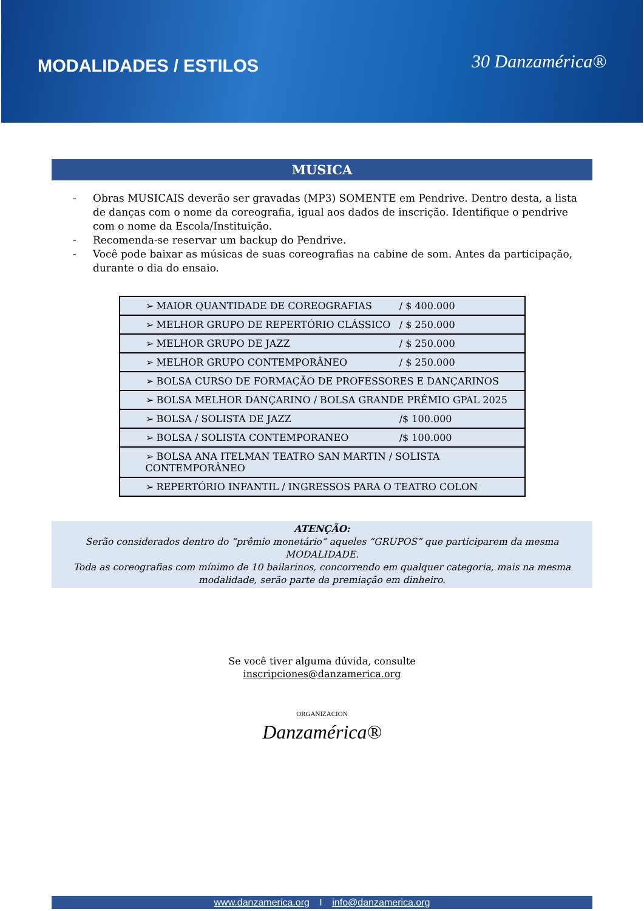MODALIDADES / ESTILOS
30 Danzamérica®
MUSICA
- Obras MUSICAIS deverão ser gravadas (MP3) SOMENTE em Pendrive. Dentro desta, a lista de danças com o nome da coreografia, igual aos dados de inscrição. Identifique o pendrive com o nome da Escola/Instituição.
- Recomenda-se reservar um backup do Pendrive.
- Você pode baixar as músicas de suas coreografias na cabine de som. Antes da participação, durante o dia do ensaio.
| ➢ MAIOR QUANTIDADE DE COREOGRAFIAS / $ 400.000 |
| ➢ MELHOR GRUPO DE REPERTÓRIO CLÁSSICO / $ 250.000 |
| ➢ MELHOR GRUPO DE JAZZ / $ 250.000 |
| ➢ MELHOR GRUPO CONTEMPORÂNEO / $ 250.000 |
| ➢ BOLSA CURSO DE FORMAÇÃO DE PROFESSORES E DANÇARINOS |
| ➢ BOLSA MELHOR DANÇARINO / BOLSA GRANDE PRÊMIO GPAL 2025 |
| ➢ BOLSA / SOLISTA DE JAZZ /$ 100.000 |
| ➢ BOLSA / SOLISTA CONTEMPORANEO /$ 100.000 |
| ➢ BOLSA ANA ITELMAN TEATRO SAN MARTIN / SOLISTA CONTEMPORÂNEO |
| ➢ REPERTÓRIO INFANTIL / INGRESSOS PARA O TEATRO COLON |
ATENÇÃO:
Serão considerados dentro do “prêmio monetário” aqueles “GRUPOS” que participarem da mesma MODALIDADE.
Toda as coreografias com mínimo de 10 bailarinos, concorrendo em qualquer categoria, mais na mesma modalidade, serão parte da premiação em dinheiro.
Se você tiver alguma dúvida, consulte
inscripciones@danzamerica.org
ORGANIZACION
Danzamérica®
www.danzamerica.org I info@danzamerica.org